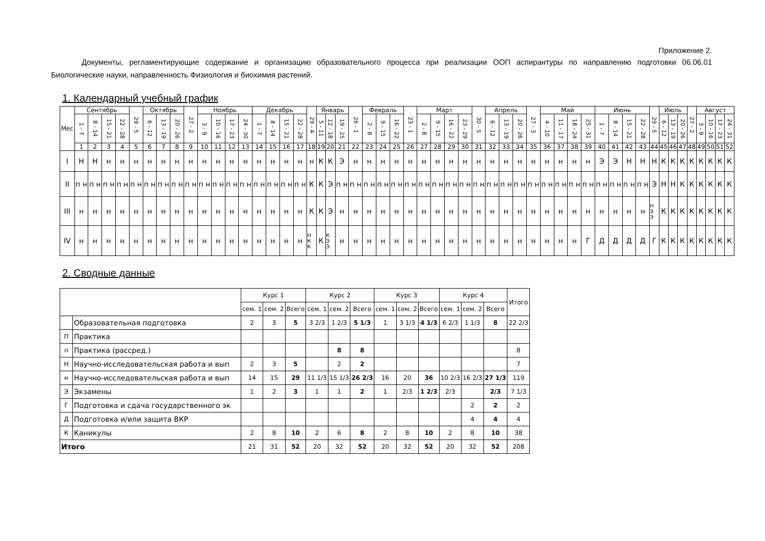Приложение 2.
Документы, регламентирующие содержание и организацию образовательного процесса при реализации ООП аспирантуры по направлению подготовки 06.06.01 Биологические науки, направленность Физиология и биохимия растений.
1. Календарный учебный график
| Мес | Сентябрь | | | | 29 - 5 | Октябрь | | | 27 - 2 | Ноябрь | | | | Декабрь | | | | 29 - 4 | Январь | | | 26 - 1 | Февраль | | | 23 - 1 | Март | | | | 30 - 5 | Апрель | | | 27 - 3 | Май | | | | Июнь | | | | 29 - 5 | Июль | | | 27 - 2 | Август | | | |
| --- | --- | --- | --- | --- | --- | --- | --- | --- | --- | --- | --- | --- | --- | --- | --- | --- | --- | --- | --- | --- | --- | --- | --- | --- | --- | --- | --- | --- | --- | --- | --- | --- | --- | --- | --- | --- | --- | --- | --- | --- | --- | --- | --- | --- | --- | --- | --- | --- | --- | --- | --- | --- |
| | 1 - 7 | 8 - 14 | 15 - 21 | 22 - 28 | | 6 - 12 | 13 - 19 | 20 - 26 | | 3 - 9 | 10 - 16 | 17 - 23 | 24 - 30 | 1 - 7 | 8 - 14 | 15 - 21 | 22 - 28 | | 5 - 11 | 12 - 18 | 19 - 25 | | 2 - 8 | 9 - 15 | 16 - 22 | | 2 - 8 | 9 - 15 | 16 - 22 | 23 - 29 | | 6 - 12 | 13 - 19 | 20 - 26 | | 4 - 10 | 11 - 17 | 18 - 24 | 25 - 31 | 1 - 7 | 8 - 14 | 15 - 21 | 22 - 28 | | 6 - 12 | 13 - 19 | 20 - 26 | | 3 - 9 | 10 - 16 | 17 - 23 | 24 - 31 |
| | 1 | 2 | 3 | 4 | 5 | 6 | 7 | 8 | 9 | 10 | 11 | 12 | 13 | 14 | 15 | 16 | 17 | 18 | 19 | 20 | 21 | 22 | 23 | 24 | 25 | 26 | 27 | 28 | 29 | 30 | 31 | 32 | 33 | 34 | 35 | 36 | 37 | 38 | 39 | 40 | 41 | 42 | 43 | 44 | 45 | 46 | 47 | 48 | 49 | 50 | 51 | 52 |
| I | Н | Н | н | н | н | н | н | н | н | н | н | н | н | н | н | н | н | н | К | К | Э | н | н | н | н | н | н | н | н | н | н | н | н | н | н | н | н | н | н | Э | Э | Н | Н | Н | К | К | К | К | К | К | К | К |
| II | п н | п н | п н | п н | п н | п н | п н | п н | п н | п н | п н | п н | п н | п н | п н | п н | п н | К | К | Э | п н | п н | п н | п н | п н | п н | п н | п н | п н | п н | п н | п н | п н | п н | п н | п н | п н | п н | п н | п н | п н | п н | п н | Э | Н | Н | К | К | К | К | К | К |
| III | н | н | н | н | н | н | н | н | н | н | н | н | н | н | н | н | н | К | К | Э | н | н | н | н | н | н | н | н | н | н | н | н | н | н | н | н | н | н | н | н | н | н | н | Н Э Э | К | К | К | К | К | К | К | К |
| IV | н | н | н | н | н | н | н | н | н | н | н | н | н | н | н | н | н | Н К К | К | К Э Э | н | н | н | н | н | н | н | н | н | н | н | н | н | н | н | н | н | н | Г | Д | Д | Д | Д | Г | К | К | К | К | К | К | К | К |
2. Сводные данные
| | | Курс 1 | | | Курс 2 | | | Курс 3 | | | Курс 4 | | | Итого |
| | | сем. 1 | сем. 2 | Всего | сем. 1 | сем. 2 | Всего | сем. 1 | сем. 2 | Всего | сем. 1 | сем. 2 | Всего | |
| | Образовательная подготовка | 2 | 3 | 5 | 3 2/3 | 1 2/3 | 5 1/3 | 1 | 3 1/3 | 4 1/3 | 6 2/3 | 1 1/3 | 8 | 22 2/3 |
| П | Практика | | | | | | | | | | | | | |
| п | Практика (рассред.) | | | | | 8 | 8 | | | | | | | 8 |
| Н | Научно-исследовательская работа и вып | 2 | 3 | 5 | | 2 | 2 | | | | | | | 7 |
| н | Научно-исследовательская работа и вып | 14 | 15 | 29 | 11 1/3 | 15 1/3 | 26 2/3 | 16 | 20 | 36 | 10 2/3 | 16 2/3 | 27 1/3 | 119 |
| Э | Экзамены | 1 | 2 | 3 | 1 | 1 | 2 | 1 | 2/3 | 1 2/3 | 2/3 | | 2/3 | 7 1/3 |
| Г | Подготовка и сдача государственного эк | | | | | | | | | | | 2 | 2 | 2 |
| Д | Подготовка и/или защита ВКР | | | | | | | | | | | 4 | 4 | 4 |
| К | Каникулы | 2 | 8 | 10 | 2 | 6 | 8 | 2 | 8 | 10 | 2 | 8 | 10 | 38 |
| Итого | | 21 | 31 | 52 | 20 | 32 | 52 | 20 | 32 | 52 | 20 | 32 | 52 | 208 |